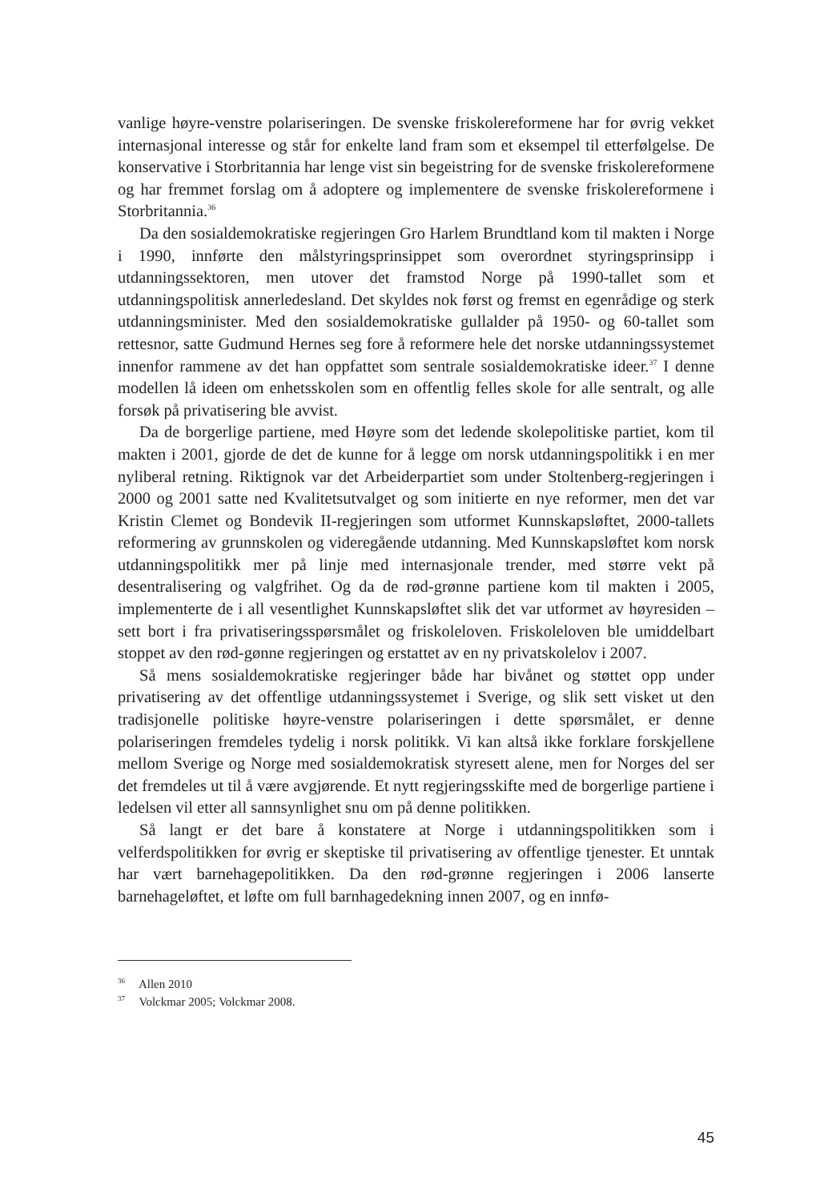vanlige høyre-venstre polariseringen. De svenske friskolereformene har for øvrig vekket internasjonal interesse og står for enkelte land fram som et eksempel til etterfølgelse. De konservative i Storbritannia har lenge vist sin begeistring for de svenske friskolereformene og har fremmet forslag om å adoptere og implementere de svenske friskolereformene i Storbritannia.<sup>36</sup>
Da den sosialdemokratiske regjeringen Gro Harlem Brundtland kom til makten i Norge i 1990, innførte den målstyringsprinsippet som overordnet styringsprinsipp i utdanningssektoren, men utover det framstod Norge på 1990-tallet som et utdanningspolitisk annerledesland. Det skyldes nok først og fremst en egenrådige og sterk utdanningsminister. Med den sosialdemokratiske gullalder på 1950- og 60-tallet som rettesnor, satte Gudmund Hernes seg fore å reformere hele det norske utdanningssystemet innenfor rammene av det han oppfattet som sentrale sosialdemokratiske ideer.<sup>37</sup> I denne modellen lå ideen om enhetsskolen som en offentlig felles skole for alle sentralt, og alle forsøk på privatisering ble avvist.
Da de borgerlige partiene, med Høyre som det ledende skolepolitiske partiet, kom til makten i 2001, gjorde de det de kunne for å legge om norsk utdanningspolitikk i en mer nyliberal retning. Riktignok var det Arbeiderpartiet som under Stoltenberg-regjeringen i 2000 og 2001 satte ned Kvalitetsutvalget og som initierte en nye reformer, men det var Kristin Clemet og Bondevik II-regjeringen som utformet Kunnskapsløftet, 2000-tallets reformering av grunnskolen og videregående utdanning. Med Kunnskapsløftet kom norsk utdanningspolitikk mer på linje med internasjonale trender, med større vekt på desentralisering og valgfrihet. Og da de rød-grønne partiene kom til makten i 2005, implementerte de i all vesentlighet Kunnskapsløftet slik det var utformet av høyresiden – sett bort i fra privatiseringsspørsmålet og friskoleloven. Friskoleloven ble umiddelbart stoppet av den rød-gønne regjeringen og erstattet av en ny privatskolelov i 2007.
Så mens sosialdemokratiske regjeringer både har bivånet og støttet opp under privatisering av det offentlige utdanningssystemet i Sverige, og slik sett visket ut den tradisjonelle politiske høyre-venstre polariseringen i dette spørsmålet, er denne polariseringen fremdeles tydelig i norsk politikk. Vi kan altså ikke forklare forskjellene mellom Sverige og Norge med sosialdemokratisk styresett alene, men for Norges del ser det fremdeles ut til å være avgjørende. Et nytt regjeringsskifte med de borgerlige partiene i ledelsen vil etter all sannsynlighet snu om på denne politikken.
Så langt er det bare å konstatere at Norge i utdanningspolitikken som i velferdspolitikken for øvrig er skeptiske til privatisering av offentlige tjenester. Et unntak har vært barnehagepolitikken. Da den rød-grønne regjeringen i 2006 lanserte barnehageløftet, et løfte om full barnhagedekning innen 2007, og en innfø-
<sup>36</sup> Allen 2010
<sup>37</sup> Volckmar 2005; Volckmar 2008.
45